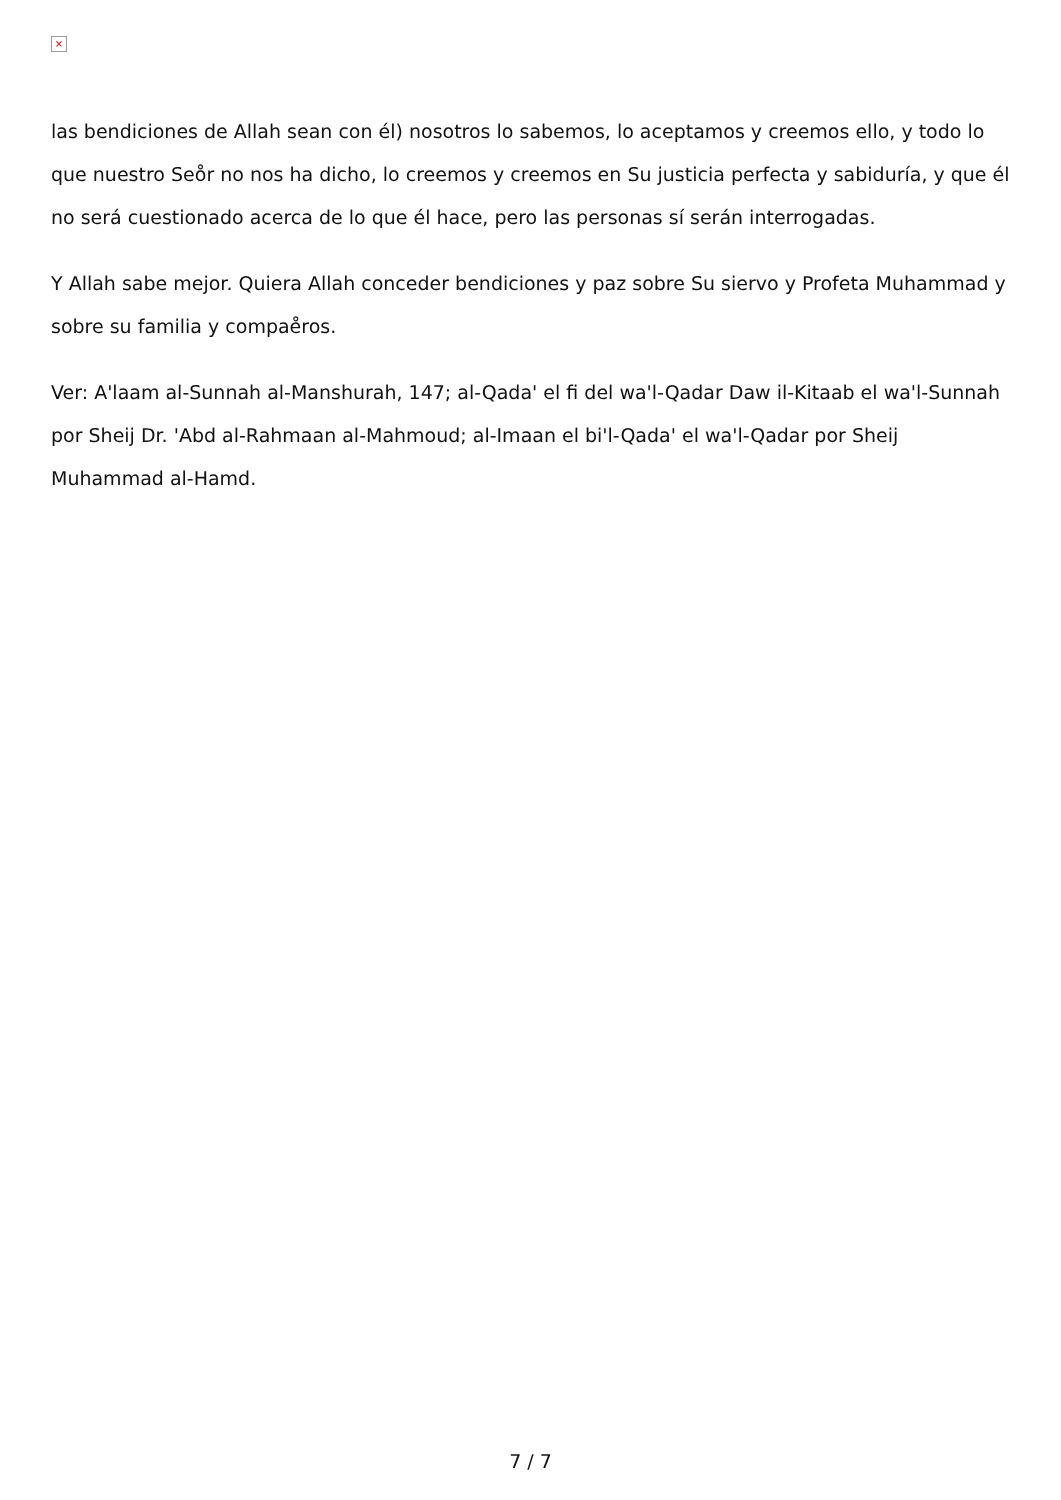×
las bendiciones de Allah sean con él) nosotros lo sabemos, lo aceptamos y creemos ello, y todo lo que nuestro Seo̊r no nos ha dicho, lo creemos y creemos en Su justicia perfecta y sabiduría, y que él no será cuestionado acerca de lo que él hace, pero las personas sí serán interrogadas.
Y Allah sabe mejor. Quiera Allah conceder bendiciones y paz sobre Su siervo y Profeta Muhammad y sobre su familia y compae̊ros.
Ver: A'laam al-Sunnah al-Manshurah, 147; al-Qada' el fi del wa'l-Qadar Daw il-Kitaab el wa'l-Sunnah por Sheij Dr. 'Abd al-Rahmaan al-Mahmoud; al-Imaan el bi'l-Qada' el wa'l-Qadar por Sheij Muhammad al-Hamd.
7 / 7